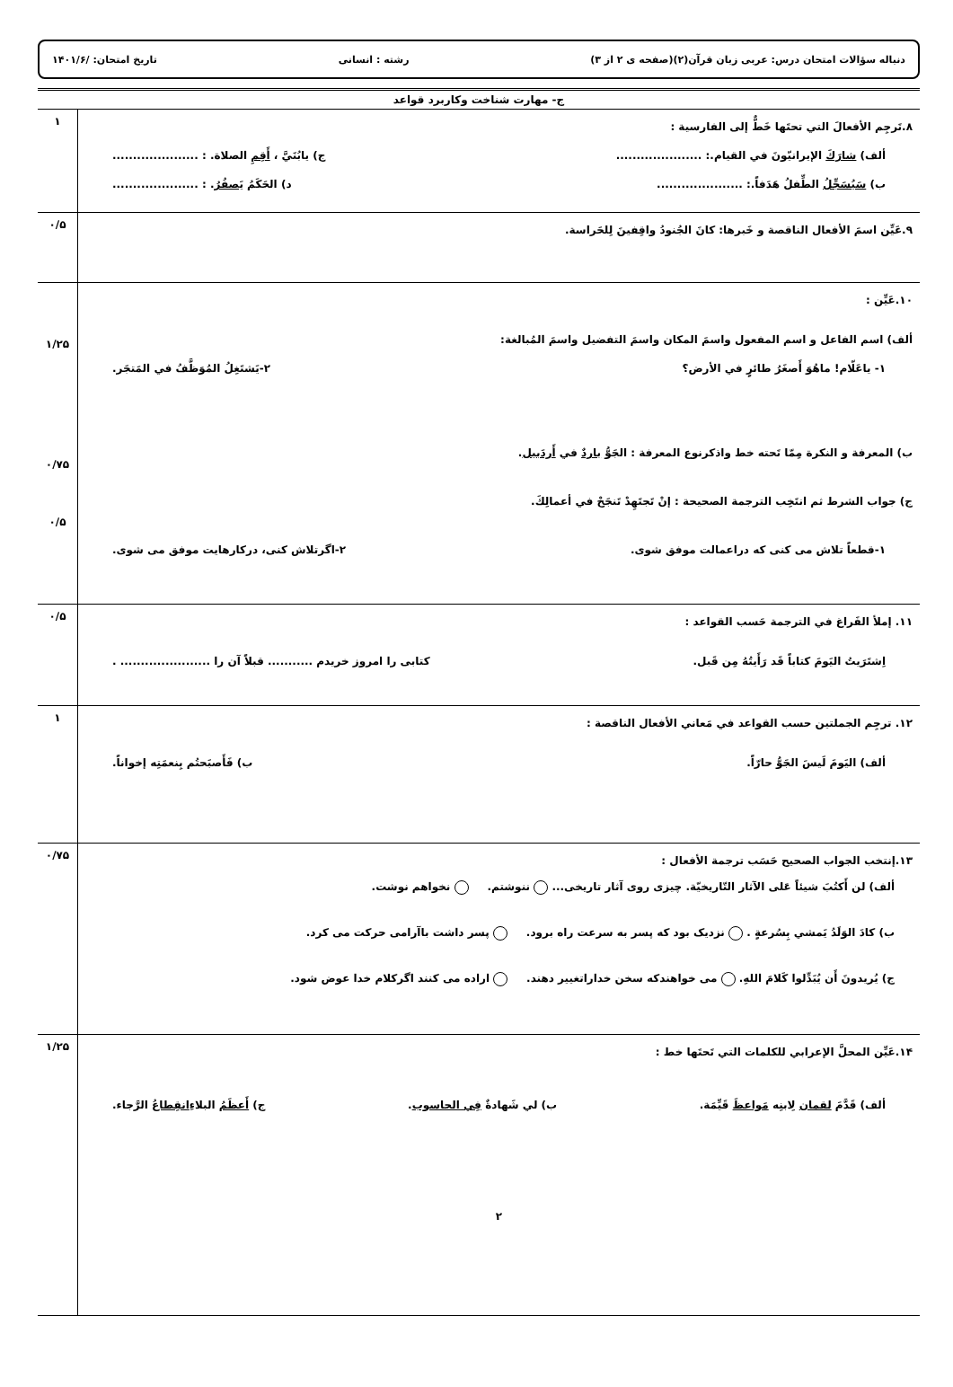دنباله سؤالات امتحان درس: عربی زبان قرآن(۲)(صفحه ی ۲ از ۳) رشته : انسانی تاریخ امتحان: /۱۴۰۱/۶
| ج- مهارت شناخت وکاربرد قواعد | |
| ۸.تَرجِم الأفعالَ التي تحتَها خَطٌّ إلى الفارسية : ألف) شارَكَ الإيرانيّونَ في القيام.: ..................... ج) يابُنَيَّ ، أَقِمِ الصلاة. : ..................... ب) سَيُسَجِّلُ الطِّفلُ هَدَفاً.: ..................... د) الحَكَمُ يَصفُرُ . : ..................... | ۱ |
| ۹.عَيِّن اسمَ الأفعال الناقصة و خَبرها: كانَ الجُنودُ واقِفينَ لِلحَراسة. | ۰/۵ |
| ۱۰.عَيِّن : ألف) اسم الفاعل و اسم المفعول واسمَ المكان واسمَ التفضيل واسمَ المُبالغة: ۱- ياعَلّام! ماهُوَ أَصغَرُ طائرٍ في الأرض؟ ۲-يَشتَغِلُ المُوَظَّفُ في المَتجَر. ب) المعرفة و النكرة مِمّا تَحته خط واذكرنوع المعرفة : الجَوُّ باردٌ في أَردَبيل . ج) جواب الشرط ثم انتَخِب الترجمة الصحيحة : إنْ تَجتَهِدْ تَنجَحْ في أعمالِكَ. ۱-قطعاً تلاش می کنی که دراعمالت موفق شوی. ۲-اگرتلاش کنی، درکارهایت موفق می شوی. | ۱/۲۵ ۰/۷۵ ۰/۵ |
| ۱۱. إملأ الفَراغ في الترجمة حَسب القواعد : اِشتَرَيتُ اليَومَ كتاباً قَد رَأَيتُهُ مِن قَبل. کتابی را امروز خریدم ........... قبلاً آن را ...................... . | ۰/۵ |
| ۱۲. ترجِم الجملتين حسب القواعد في مَعاني الأفعال الناقصة : ألف) اليَومَ لَيسَ الجَوُّ حارّاً. ب) فَأَصبَحتُم بِنعمَتِه إخواناً. | ۱ |
| ۱۳.إنتخب الجواب الصحيح حَسَب ترجمة الأفعال : ألف) لن أَكتُبَ شيئاً عَلى الآثار التّاريخيّة. چیزی روی آثار تاریخی... ننوشتم. نخواهم نوشت. ب) كادَ الوَلَدُ يَمشي بِسُرعةٍ . نزدیک بود که پسر به سرعت راه برود. پسر داشت باآرامی حرکت می کرد. ج) يُريدونَ أَن يُبَدِّلوا كَلامَ اللهِ. می خواهندكه سخن خداراتغییر دهند. اراده می کنند اگرکلام خدا عوض شود. | ۰/۷۵ |
| ۱۴.عَيِّن المحلَّ الإعرابي للكلمات التي تَحتَها خط : ألف) قَدَّمَ لقمان لِابنِه مَواعظَ قَيِّمَة. ب) لي شَهادةٌ فِي الحاسوب . ج) أَعظَمُ البلاءِ انقِطاعُ الرَّجاء. ۲ | ۱/۲۵ |